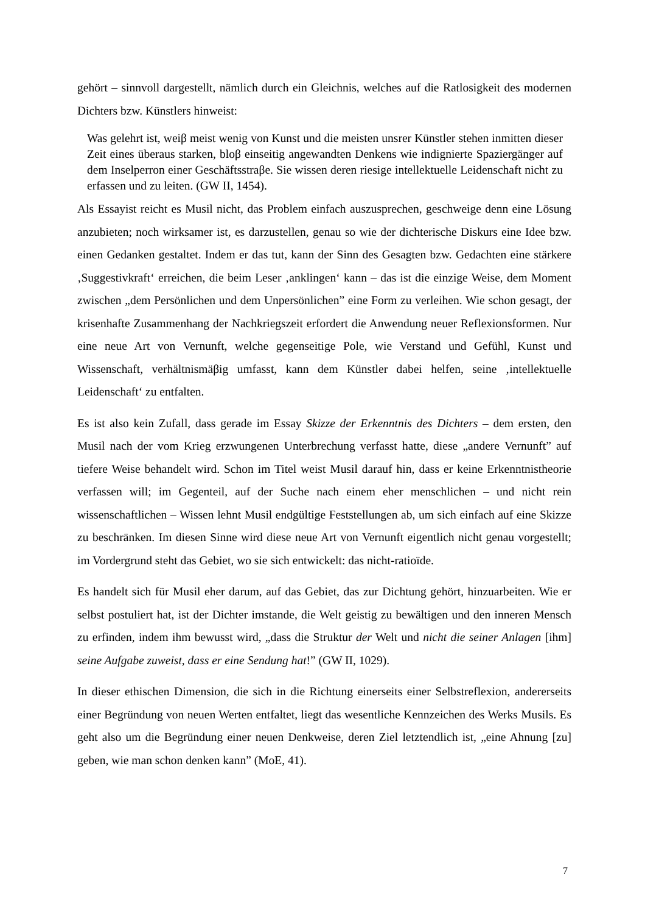gehört – sinnvoll dargestellt, nämlich durch ein Gleichnis, welches auf die Ratlosigkeit des modernen Dichters bzw. Künstlers hinweist:
Was gelehrt ist, weiβ meist wenig von Kunst und die meisten unsrer Künstler stehen inmitten dieser Zeit eines überaus starken, bloβ einseitig angewandten Denkens wie indignierte Spaziergänger auf dem Inselperron einer Geschäftsstraβe. Sie wissen deren riesige intellektuelle Leidenschaft nicht zu erfassen und zu leiten. (GW II, 1454).
Als Essayist reicht es Musil nicht, das Problem einfach auszusprechen, geschweige denn eine Lösung anzubieten; noch wirksamer ist, es darzustellen, genau so wie der dichterische Diskurs eine Idee bzw. einen Gedanken gestaltet. Indem er das tut, kann der Sinn des Gesagten bzw. Gedachten eine stärkere ‚Suggestivkraft‘ erreichen, die beim Leser ‚anklingen‘ kann – das ist die einzige Weise, dem Moment zwischen „dem Persönlichen und dem Unpersönlichen” eine Form zu verleihen. Wie schon gesagt, der krisenhafte Zusammenhang der Nachkriegszeit erfordert die Anwendung neuer Reflexionsformen. Nur eine neue Art von Vernunft, welche gegenseitige Pole, wie Verstand und Gefühl, Kunst und Wissenschaft, verhältnismäβig umfasst, kann dem Künstler dabei helfen, seine ‚intellektuelle Leidenschaft‘ zu entfalten.
Es ist also kein Zufall, dass gerade im Essay Skizze der Erkenntnis des Dichters – dem ersten, den Musil nach der vom Krieg erzwungenen Unterbrechung verfasst hatte, diese „andere Vernunft” auf tiefere Weise behandelt wird. Schon im Titel weist Musil darauf hin, dass er keine Erkenntnistheorie verfassen will; im Gegenteil, auf der Suche nach einem eher menschlichen – und nicht rein wissenschaftlichen – Wissen lehnt Musil endgültige Feststellungen ab, um sich einfach auf eine Skizze zu beschränken. Im diesen Sinne wird diese neue Art von Vernunft eigentlich nicht genau vorgestellt; im Vordergrund steht das Gebiet, wo sie sich entwickelt: das nicht-ratioïde.
Es handelt sich für Musil eher darum, auf das Gebiet, das zur Dichtung gehört, hinzuarbeiten. Wie er selbst postuliert hat, ist der Dichter imstande, die Welt geistig zu bewältigen und den inneren Mensch zu erfinden, indem ihm bewusst wird, „dass die Struktur der Welt und nicht die seiner Anlagen [ihm] seine Aufgabe zuweist, dass er eine Sendung hat!” (GW II, 1029).
In dieser ethischen Dimension, die sich in die Richtung einerseits einer Selbstreflexion, andererseits einer Begründung von neuen Werten entfaltet, liegt das wesentliche Kennzeichen des Werks Musils. Es geht also um die Begründung einer neuen Denkweise, deren Ziel letztendlich ist, „eine Ahnung [zu] geben, wie man schon denken kann” (MoE, 41).
7